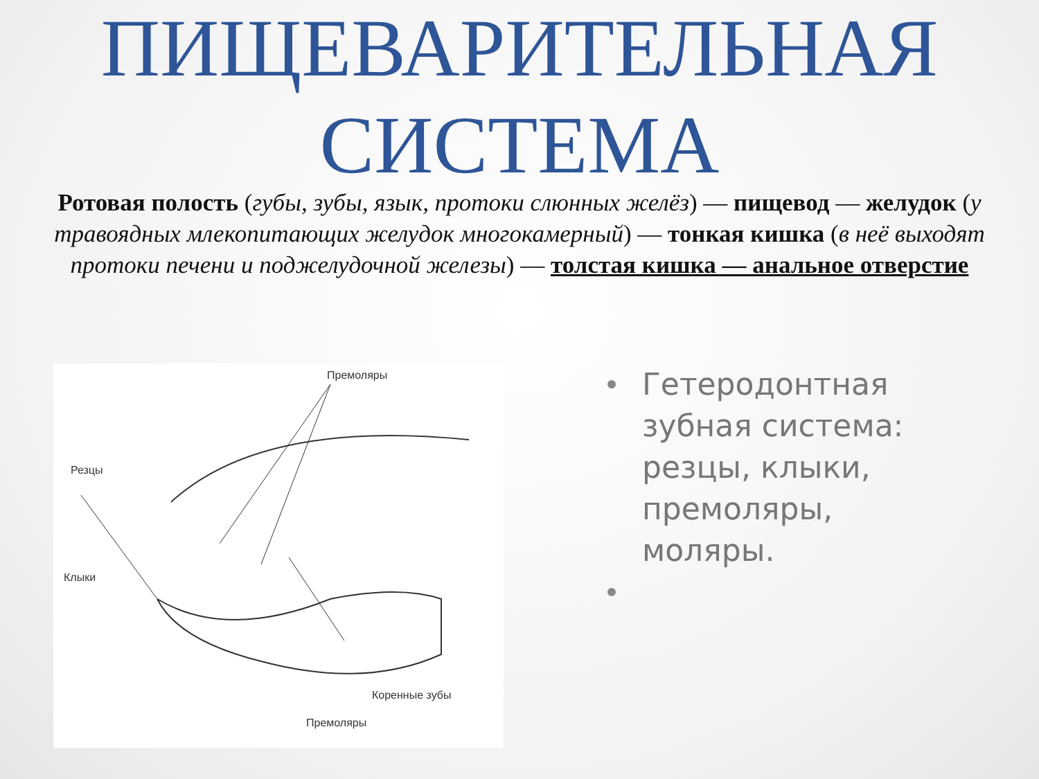ПИЩЕВАРИТЕЛЬНАЯ
СИСТЕМА
Ротовая полость (губы, зубы, язык, протоки слюнных желёз) — пищевод — желудок (у травоядных млекопитающих желудок многокамерный) — тонкая кишка (в неё выходят протоки печени и поджелудочной железы) — толстая кишка — анальное отверстие
Премоляры
Резцы
Клыки
Коренные зубы
Премоляры
Гетеродонтная зубная система: резцы, клыки, премоляры, моляры.